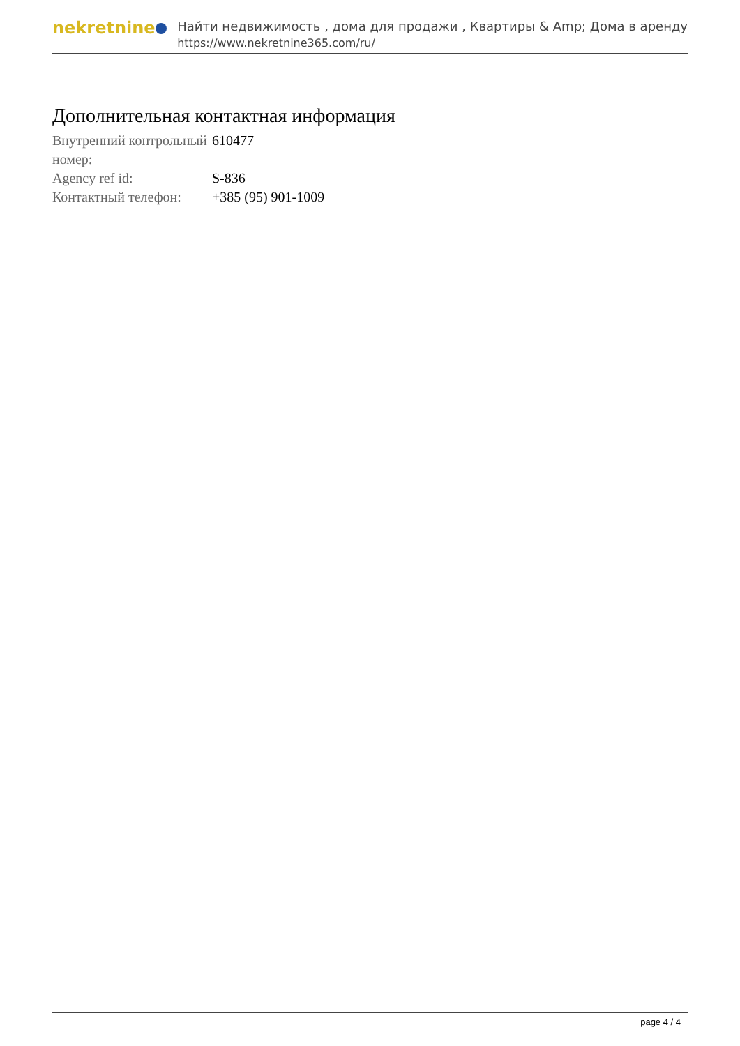nekretnine
Найти недвижимость , дома для продажи , Квартиры & Amp; Дома в аренду
https://www.nekretnine365.com/ru/
Дополнительная контактная информация
| Внутренний контрольный номер: | 610477 |
| Agency ref id: | S-836 |
| Контактный телефон: | +385 (95) 901-1009 |
page 4 / 4